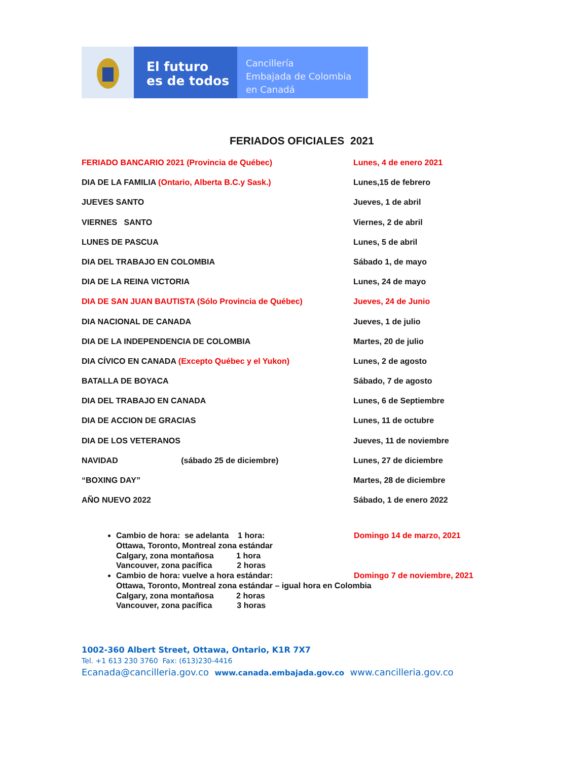El futuro
es de todos
Cancillería
Embajada de Colombia
en Canadá
FERIADOS OFICIALES 2021
| FERIADO BANCARIO 2021 (Provincia de Québec) | Lunes, 4 de enero 2021 |
| DIA DE LA FAMILIA (Ontario, Alberta B.C.y Sask.) | Lunes,15 de febrero |
| JUEVES SANTO | Jueves, 1 de abril |
| VIERNES SANTO | Viernes, 2 de abril |
| LUNES DE PASCUA | Lunes, 5 de abril |
| DIA DEL TRABAJO EN COLOMBIA | Sábado 1, de mayo |
| DIA DE LA REINA VICTORIA | Lunes, 24 de mayo |
| DIA DE SAN JUAN BAUTISTA (Sólo Provincia de Québec) | Jueves, 24 de Junio |
| DIA NACIONAL DE CANADA | Jueves, 1 de julio |
| DIA DE LA INDEPENDENCIA DE COLOMBIA | Martes, 20 de julio |
| DIA CÍVICO EN CANADA (Excepto Québec y el Yukon) | Lunes, 2 de agosto |
| BATALLA DE BOYACA | Sábado, 7 de agosto |
| DIA DEL TRABAJO EN CANADA | Lunes, 6 de Septiembre |
| DIA DE ACCION DE GRACIAS | Lunes, 11 de octubre |
| DIA DE LOS VETERANOS | Jueves, 11 de noviembre |
| NAVIDAD (sábado 25 de diciembre) | Lunes, 27 de diciembre |
| “BOXING DAY” | Martes, 28 de diciembre |
| AÑO NUEVO 2022 | Sábado, 1 de enero 2022 |
Cambio de hora: se adelanta 1 hora: Domingo 14 de marzo, 2021
Ottawa, Toronto, Montreal zona estándar
Calgary, zona montañosa 1 hora
Vancouver, zona pacífica 2 horas
Cambio de hora: vuelve a hora estándar: Domingo 7 de noviembre, 2021
Ottawa, Toronto, Montreal zona estándar – igual hora en Colombia
Calgary, zona montañosa 2 horas
Vancouver, zona pacífica 3 horas
1002-360 Albert Street, Ottawa, Ontario, K1R 7X7
Tel. +1 613 230 3760 Fax: (613)230-4416
Ecanada@cancilleria.gov.co www.canada.embajada.gov.co www.cancilleria.gov.co